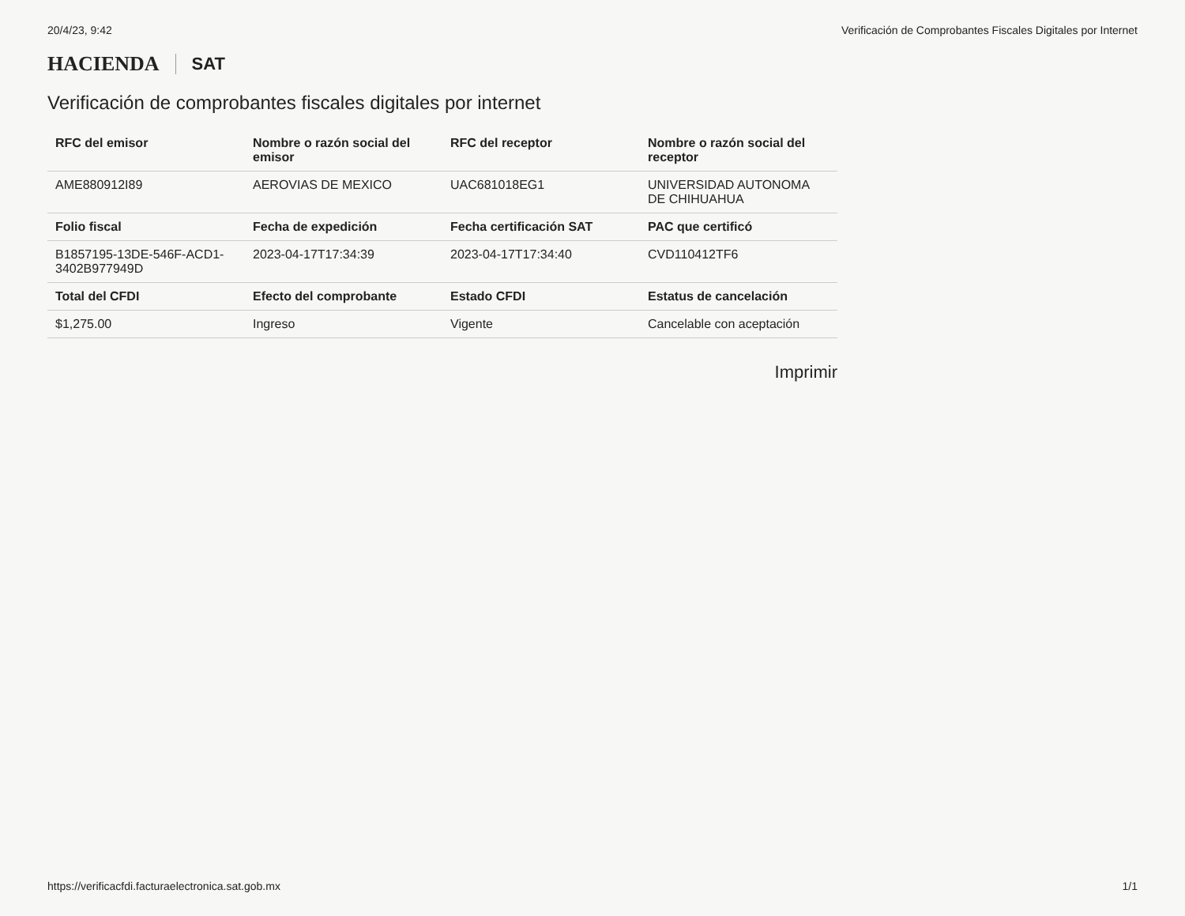20/4/23, 9:42 Verificación de Comprobantes Fiscales Digitales por Internet
HACIENDA SAT
Verificación de comprobantes fiscales digitales por internet
| RFC del emisor | Nombre o razón social del emisor | RFC del receptor | Nombre o razón social del receptor |
| --- | --- | --- | --- |
| AME880912I89 | AEROVIAS DE MEXICO | UAC681018EG1 | UNIVERSIDAD AUTONOMA DE CHIHUAHUA |
| Folio fiscal | Fecha de expedición | Fecha certificación SAT | PAC que certificó |
| B1857195-13DE-546F-ACD1-3402B977949D | 2023-04-17T17:34:39 | 2023-04-17T17:34:40 | CVD110412TF6 |
| Total del CFDI | Efecto del comprobante | Estado CFDI | Estatus de cancelación |
| $1,275.00 | Ingreso | Vigente | Cancelable con aceptación |
Imprimir
https://verificacfdi.facturaelectronica.sat.gob.mx 1/1